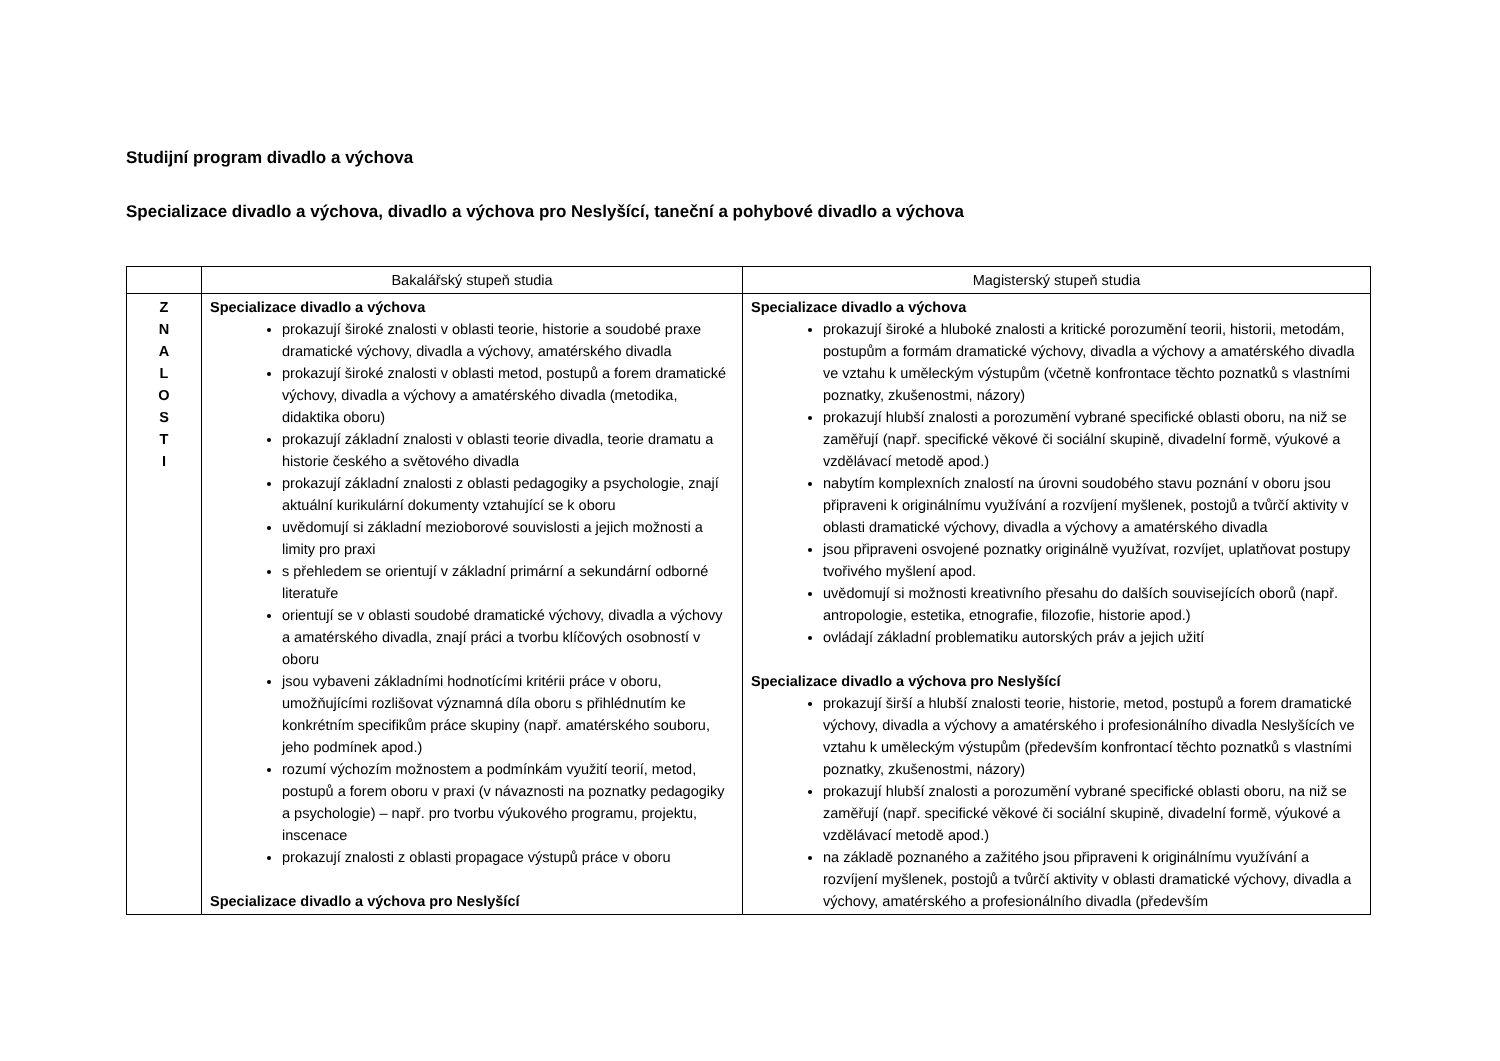Studijní program divadlo a výchova
Specializace divadlo a výchova, divadlo a výchova pro Neslyšící, taneční a pohybové divadlo a výchova
| | Bakalářský stupeň studia | Magisterský stupeň studia |
| --- | --- | --- |
| Z N A L O S T I | Specializace divadlo a výchova prokazují široké znalosti v oblasti teorie, historie a soudobé praxe dramatické výchovy, divadla a výchovy, amatérského divadla prokazují široké znalosti v oblasti metod, postupů a forem dramatické výchovy, divadla a výchovy a amatérského divadla (metodika, didaktika oboru) prokazují základní znalosti v oblasti teorie divadla, teorie dramatu a historie českého a světového divadla prokazují základní znalosti z oblasti pedagogiky a psychologie, znají aktuální kurikulární dokumenty vztahující se k oboru uvědomují si základní mezioborové souvislosti a jejich možnosti a limity pro praxi s přehledem se orientují v základní primární a sekundární odborné literatuře orientují se v oblasti soudobé dramatické výchovy, divadla a výchovy a amatérského divadla, znají práci a tvorbu klíčových osobností v oboru jsou vybaveni základními hodnotícími kritérii práce v oboru, umožňujícími rozlišovat významná díla oboru s přihlédnutím ke konkrétním specifikům práce skupiny (např. amatérského souboru, jeho podmínek apod.) rozumí výchozím možnostem a podmínkám využití teorií, metod, postupů a forem oboru v praxi (v návaznosti na poznatky pedagogiky a psychologie) – např. pro tvorbu výukového programu, projektu, inscenace prokazují znalosti z oblasti propagace výstupů práce v oboru Specializace divadlo a výchova pro Neslyšící | Specializace divadlo a výchova prokazují široké a hluboké znalosti a kritické porozumění teorii, historii, metodám, postupům a formám dramatické výchovy, divadla a výchovy a amatérského divadla ve vztahu k uměleckým výstupům (včetně konfrontace těchto poznatků s vlastními poznatky, zkušenostmi, názory) prokazují hlubší znalosti a porozumění vybrané specifické oblasti oboru, na niž se zaměřují (např. specifické věkové či sociální skupině, divadelní formě, výukové a vzdělávací metodě apod.) nabytím komplexních znalostí na úrovni soudobého stavu poznání v oboru jsou připraveni k originálnímu využívání a rozvíjení myšlenek, postojů a tvůrčí aktivity v oblasti dramatické výchovy, divadla a výchovy a amatérského divadla jsou připraveni osvojené poznatky originálně využívat, rozvíjet, uplatňovat postupy tvořivého myšlení apod. uvědomují si možnosti kreativního přesahu do dalších souvisejících oborů (např. antropologie, estetika, etnografie, filozofie, historie apod.) ovládají základní problematiku autorských práv a jejich užití Specializace divadlo a výchova pro Neslyšící prokazují širší a hlubší znalosti teorie, historie, metod, postupů a forem dramatické výchovy, divadla a výchovy a amatérského i profesionálního divadla Neslyšících ve vztahu k uměleckým výstupům (především konfrontací těchto poznatků s vlastními poznatky, zkušenostmi, názory) prokazují hlubší znalosti a porozumění vybrané specifické oblasti oboru, na niž se zaměřují (např. specifické věkové či sociální skupině, divadelní formě, výukové a vzdělávací metodě apod.) na základě poznaného a zažitého jsou připraveni k originálnímu využívání a rozvíjení myšlenek, postojů a tvůrčí aktivity v oblasti dramatické výchovy, divadla a výchovy, amatérského a profesionálního divadla (především |